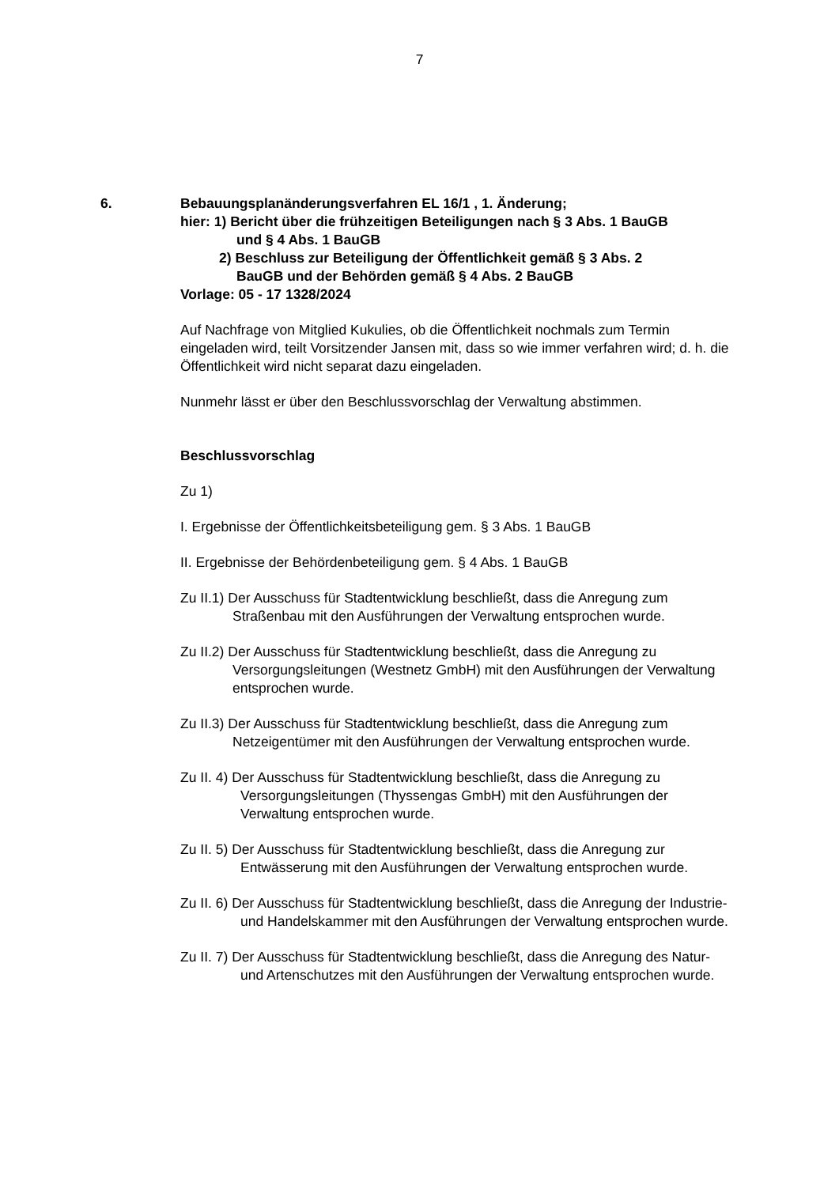7
6. Bebauungsplanänderungsverfahren EL 16/1 , 1. Änderung;
hier: 1) Bericht über die frühzeitigen Beteiligungen nach § 3 Abs. 1 BauGB
und § 4 Abs. 1 BauGB
2) Beschluss zur Beteiligung der Öffentlichkeit gemäß § 3 Abs. 2
BauGB und der Behörden gemäß § 4 Abs. 2 BauGB
Vorlage: 05 - 17 1328/2024
Auf Nachfrage von Mitglied Kukulies, ob die Öffentlichkeit nochmals zum Termin eingeladen wird, teilt Vorsitzender Jansen mit, dass so wie immer verfahren wird; d. h. die Öffentlichkeit wird nicht separat dazu eingeladen.
Nunmehr lässt er über den Beschlussvorschlag der Verwaltung abstimmen.
Beschlussvorschlag
Zu 1)
I. Ergebnisse der Öffentlichkeitsbeteiligung gem. § 3 Abs. 1 BauGB
II. Ergebnisse der Behördenbeteiligung gem. § 4 Abs. 1 BauGB
Zu II.1) Der Ausschuss für Stadtentwicklung beschließt, dass die Anregung zum Straßenbau mit den Ausführungen der Verwaltung entsprochen wurde.
Zu II.2) Der Ausschuss für Stadtentwicklung beschließt, dass die Anregung zu Versorgungsleitungen (Westnetz GmbH) mit den Ausführungen der Verwaltung entsprochen wurde.
Zu II.3) Der Ausschuss für Stadtentwicklung beschließt, dass die Anregung zum Netzeigentümer mit den Ausführungen der Verwaltung entsprochen wurde.
Zu II. 4) Der Ausschuss für Stadtentwicklung beschließt, dass die Anregung zu Versorgungsleitungen (Thyssengas GmbH) mit den Ausführungen der Verwaltung entsprochen wurde.
Zu II. 5) Der Ausschuss für Stadtentwicklung beschließt, dass die Anregung zur Entwässerung mit den Ausführungen der Verwaltung entsprochen wurde.
Zu II. 6) Der Ausschuss für Stadtentwicklung beschließt, dass die Anregung der Industrie- und Handelskammer mit den Ausführungen der Verwaltung entsprochen wurde.
Zu II. 7) Der Ausschuss für Stadtentwicklung beschließt, dass die Anregung des Natur- und Artenschutzes mit den Ausführungen der Verwaltung entsprochen wurde.